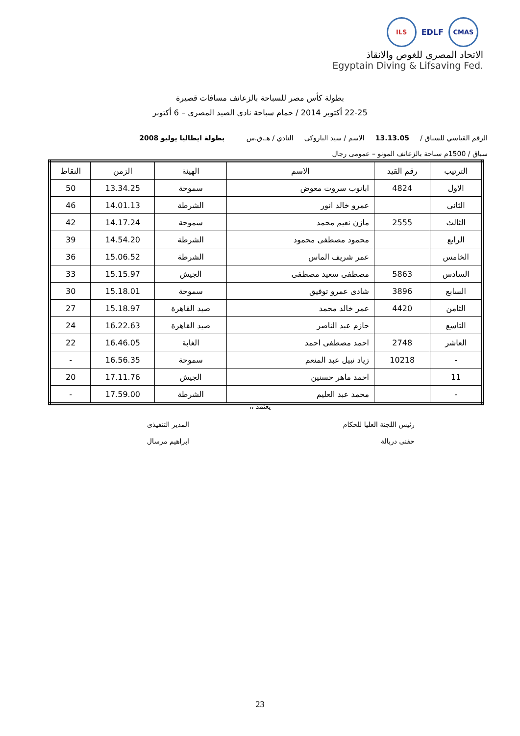ILS
EDLF
CMAS
الاتحاد المصرى للغوص والانقاذ
Egyptain Diving & Lifsaving Fed.
بطولة كأس مصر للسباحة بالزعانف مسافات قصيرة
22-25 أكتوبر 2014 / حمام سباحة نادى الصيد المصرى – 6 أكتوبر
الرقم القياسي للسباق / 13.13.05 الاسم / سيد الباروكى النادي / هـ.ق.س بطولة ايطاليا يوليو 2008
سباق / 1500م سباحة بالزعانف المونو – عمومى رجال
| الترتيب | رقم القيد | الاسم | الهيئة | الزمن | النقاط |
| --- | --- | --- | --- | --- | --- |
| الاول | 4824 | ابانوب سروت معوض | سموحة | 13.34.25 | 50 |
| الثانى | | عمرو خالد انور | الشرطة | 14.01.13 | 46 |
| الثالث | 2555 | مازن نعيم محمد | سموحة | 14.17.24 | 42 |
| الرابع | | محمود مصطفى محمود | الشرطة | 14.54.20 | 39 |
| الخامس | | عمر شريف الماس | الشرطة | 15.06.52 | 36 |
| السادس | 5863 | مصطفى سعيد مصطفى | الجيش | 15.15.97 | 33 |
| السابع | 3896 | شادى عمرو توفيق | سموحة | 15.18.01 | 30 |
| الثامن | 4420 | عمر خالد محمد | صيد القاهرة | 15.18.97 | 27 |
| التاسع | | حازم عبد الناصر | صيد القاهرة | 16.22.63 | 24 |
| العاشر | 2748 | احمد مصطفى احمد | الغابة | 16.46.05 | 22 |
| - | 10218 | زياد نبيل عبد المنعم | سموحة | 16.56.35 | - |
| 11 | | احمد ماهر حسنين | الجيش | 17.11.76 | 20 |
| - | | محمد عبد العليم | الشرطة | 17.59.00 | - |
يعتمد ،،
رئيس اللجنة العليا للحكام
حفنى دربالة
المدير التنفيذى
ابراهيم مرسال
23